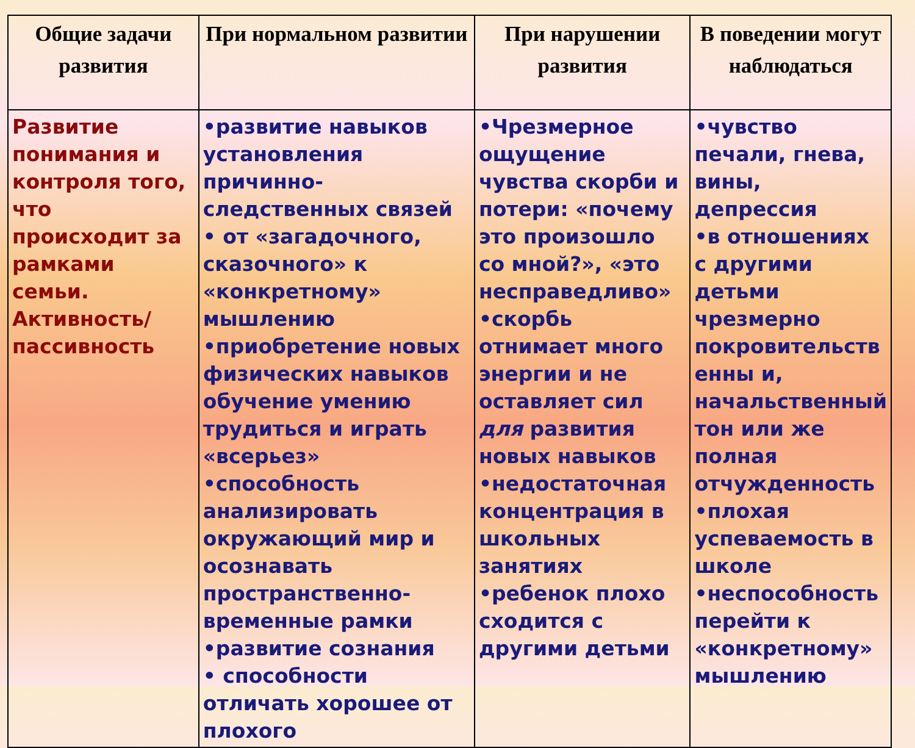| Общие задачи развития | При нормальном развитии | При нарушении развития | В поведении могут наблюдаться |
| --- | --- | --- | --- |
| Развитие понимания и контроля того, что происходит за рамками семьи. Активность/ пассивность | •развитие навыков установления причинно-следственных связей • от «загадочного, сказочного» к «конкретному» мышлению •приобретение новых физических навыков обучение умению трудиться и играть «всерьез» •способность анализировать окружающий мир и осознавать пространственно-временные рамки •развитие сознания • способности отличать хорошее от плохого | •Чрезмерное ощущение чувства скорби и потери: «почему это произошло со мной?», «это несправедливо» •скорбь отнимает много энергии и не оставляет сил для развития новых навыков •недостаточная концентрация в школьных занятиях •ребенок плохо сходится с другими детьми | •чувство печали, гнева, вины, депрессия •в отношениях с другими детьми чрезмерно покровительств енны и, начальственный тон или же полная отчужденность •плохая успеваемость в школе •неспособность перейти к «конкретному» мышлению |